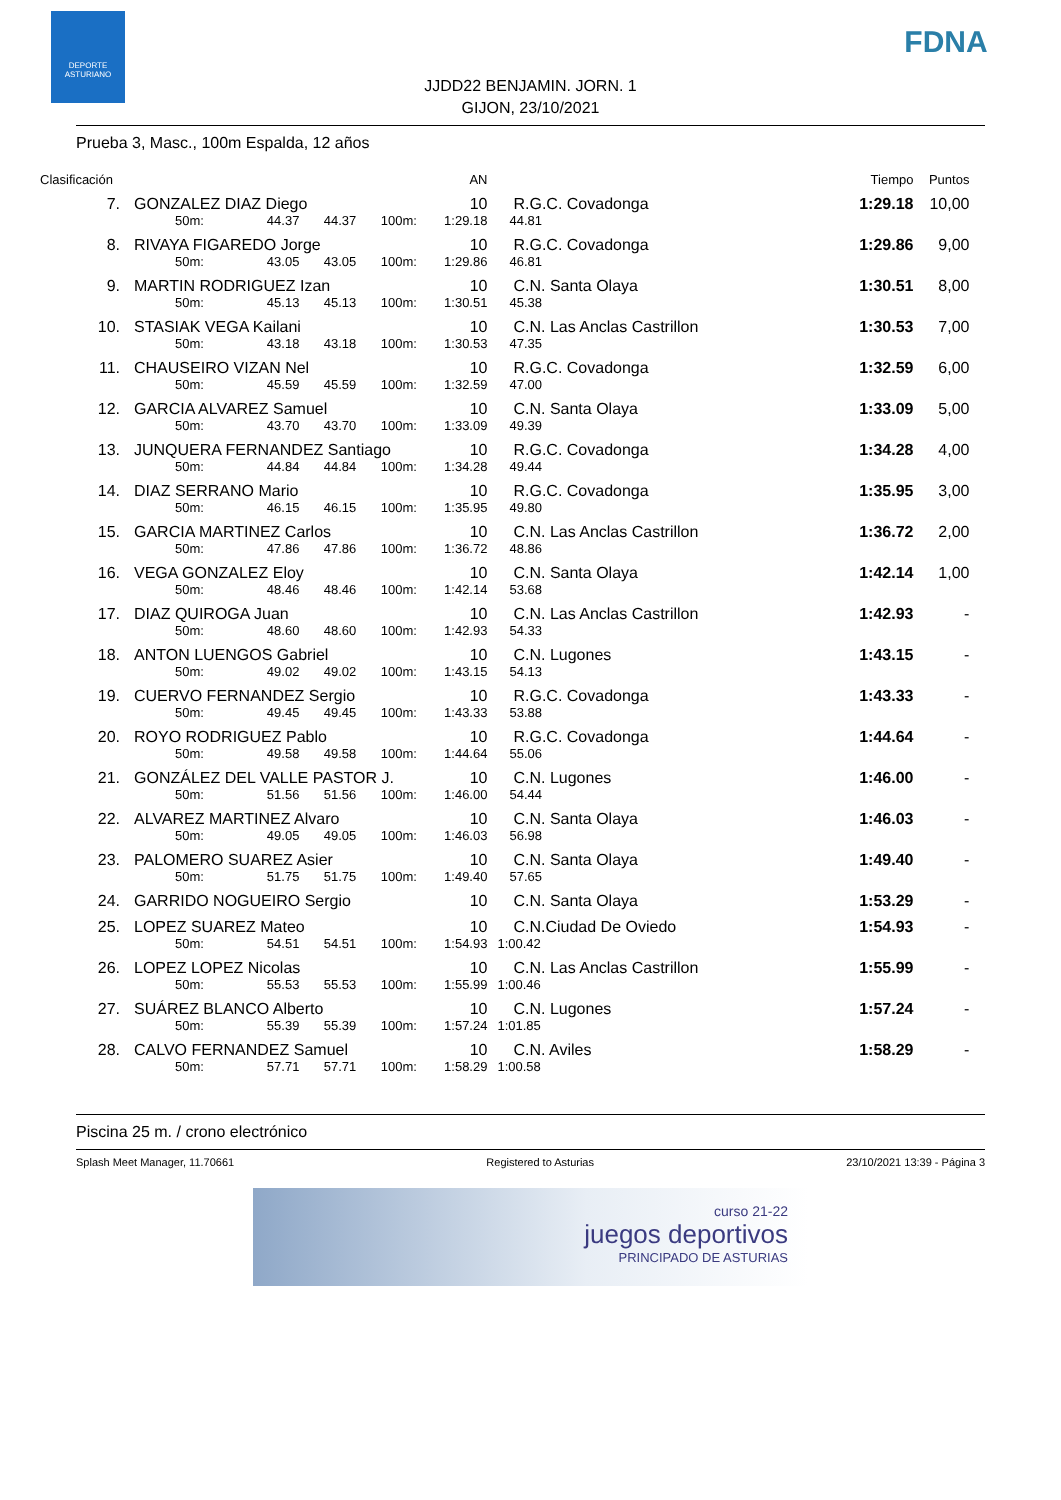DEPORTE ASTURIANO
FDNA
JJDD22 BENJAMIN. JORN. 1
GIJON, 23/10/2021
Prueba 3, Masc., 100m Espalda, 12 años
| Clasificación | | | | | | AN | | Tiempo | Puntos |
| 7. | GONZALEZ DIAZ Diego | | | | | 10 | R.G.C. Covadonga | 1:29.18 | 10,00 |
| | 50m: | 44.37 | 44.37 | 100m: | 1:29.18 | | 44.81 | | |
| 8. | RIVAYA FIGAREDO Jorge | | | | | 10 | R.G.C. Covadonga | 1:29.86 | 9,00 |
| | 50m: | 43.05 | 43.05 | 100m: | 1:29.86 | | 46.81 | | |
| 9. | MARTIN RODRIGUEZ Izan | | | | | 10 | C.N. Santa Olaya | 1:30.51 | 8,00 |
| | 50m: | 45.13 | 45.13 | 100m: | 1:30.51 | | 45.38 | | |
| 10. | STASIAK VEGA Kailani | | | | | 10 | C.N. Las Anclas Castrillon | 1:30.53 | 7,00 |
| | 50m: | 43.18 | 43.18 | 100m: | 1:30.53 | | 47.35 | | |
| 11. | CHAUSEIRO VIZAN Nel | | | | | 10 | R.G.C. Covadonga | 1:32.59 | 6,00 |
| | 50m: | 45.59 | 45.59 | 100m: | 1:32.59 | | 47.00 | | |
| 12. | GARCIA ALVAREZ Samuel | | | | | 10 | C.N. Santa Olaya | 1:33.09 | 5,00 |
| | 50m: | 43.70 | 43.70 | 100m: | 1:33.09 | | 49.39 | | |
| 13. | JUNQUERA FERNANDEZ Santiago | | | | | 10 | R.G.C. Covadonga | 1:34.28 | 4,00 |
| | 50m: | 44.84 | 44.84 | 100m: | 1:34.28 | | 49.44 | | |
| 14. | DIAZ SERRANO Mario | | | | | 10 | R.G.C. Covadonga | 1:35.95 | 3,00 |
| | 50m: | 46.15 | 46.15 | 100m: | 1:35.95 | | 49.80 | | |
| 15. | GARCIA MARTINEZ Carlos | | | | | 10 | C.N. Las Anclas Castrillon | 1:36.72 | 2,00 |
| | 50m: | 47.86 | 47.86 | 100m: | 1:36.72 | | 48.86 | | |
| 16. | VEGA GONZALEZ Eloy | | | | | 10 | C.N. Santa Olaya | 1:42.14 | 1,00 |
| | 50m: | 48.46 | 48.46 | 100m: | 1:42.14 | | 53.68 | | |
| 17. | DIAZ QUIROGA Juan | | | | | 10 | C.N. Las Anclas Castrillon | 1:42.93 | - |
| | 50m: | 48.60 | 48.60 | 100m: | 1:42.93 | | 54.33 | | |
| 18. | ANTON LUENGOS Gabriel | | | | | 10 | C.N. Lugones | 1:43.15 | - |
| | 50m: | 49.02 | 49.02 | 100m: | 1:43.15 | | 54.13 | | |
| 19. | CUERVO FERNANDEZ Sergio | | | | | 10 | R.G.C. Covadonga | 1:43.33 | - |
| | 50m: | 49.45 | 49.45 | 100m: | 1:43.33 | | 53.88 | | |
| 20. | ROYO RODRIGUEZ Pablo | | | | | 10 | R.G.C. Covadonga | 1:44.64 | - |
| | 50m: | 49.58 | 49.58 | 100m: | 1:44.64 | | 55.06 | | |
| 21. | GONZÁLEZ DEL VALLE PASTOR J. | | | | | 10 | C.N. Lugones | 1:46.00 | - |
| | 50m: | 51.56 | 51.56 | 100m: | 1:46.00 | | 54.44 | | |
| 22. | ALVAREZ MARTINEZ Alvaro | | | | | 10 | C.N. Santa Olaya | 1:46.03 | - |
| | 50m: | 49.05 | 49.05 | 100m: | 1:46.03 | | 56.98 | | |
| 23. | PALOMERO SUAREZ Asier | | | | | 10 | C.N. Santa Olaya | 1:49.40 | - |
| | 50m: | 51.75 | 51.75 | 100m: | 1:49.40 | | 57.65 | | |
| 24. | GARRIDO NOGUEIRO Sergio | | | | | 10 | C.N. Santa Olaya | 1:53.29 | - |
| 25. | LOPEZ SUAREZ Mateo | | | | | 10 | C.N.Ciudad De Oviedo | 1:54.93 | - |
| | 50m: | 54.51 | 54.51 | 100m: | 1:54.93 | | 1:00.42 | | |
| 26. | LOPEZ LOPEZ Nicolas | | | | | 10 | C.N. Las Anclas Castrillon | 1:55.99 | - |
| | 50m: | 55.53 | 55.53 | 100m: | 1:55.99 | | 1:00.46 | | |
| 27. | SUÁREZ BLANCO Alberto | | | | | 10 | C.N. Lugones | 1:57.24 | - |
| | 50m: | 55.39 | 55.39 | 100m: | 1:57.24 | | 1:01.85 | | |
| 28. | CALVO FERNANDEZ Samuel | | | | | 10 | C.N. Aviles | 1:58.29 | - |
| | 50m: | 57.71 | 57.71 | 100m: | 1:58.29 | | 1:00.58 | | |
Piscina 25 m. / crono electrónico
Splash Meet Manager, 11.70661 Registered to Asturias 23/10/2021 13:39 - Página 3
curso 21-22
juegos deportivos
PRINCIPADO DE ASTURIAS